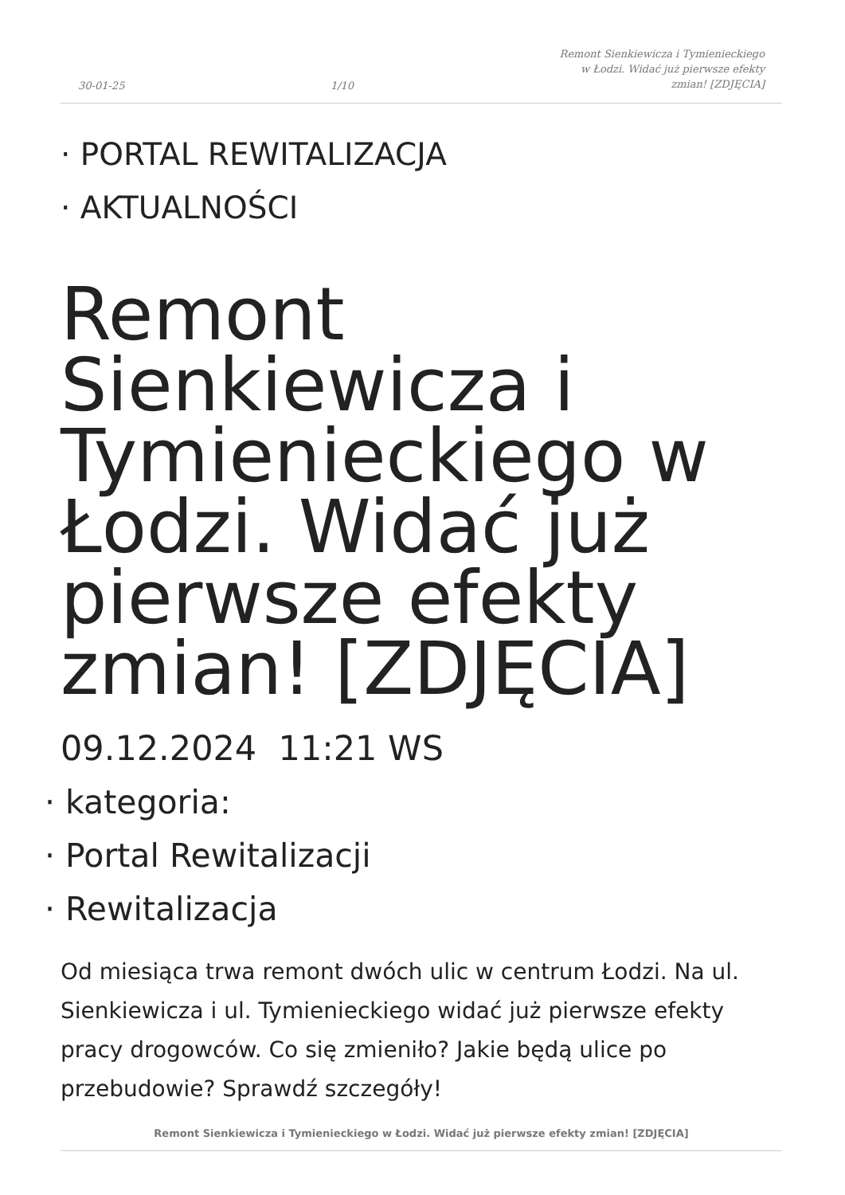30-01-25
1/10
Remont Sienkiewicza i Tymienieckiego
w Łodzi. Widać już pierwsze efekty
zmian! [ZDJĘCIA]
· PORTAL REWITALIZACJA
· AKTUALNOŚCI
Remont Sienkiewicza i Tymienieckiego w Łodzi. Widać już pierwsze efekty zmian! [ZDJĘCIA]
09.12.2024 11:21 WS
· kategoria:
· Portal Rewitalizacji
· Rewitalizacja
Od miesiąca trwa remont dwóch ulic w centrum Łodzi. Na ul. Sienkiewicza i ul. Tymienieckiego widać już pierwsze efekty pracy drogowców. Co się zmieniło? Jakie będą ulice po przebudowie? Sprawdź szczegóły!
Remont Sienkiewicza i Tymienieckiego w Łodzi. Widać już pierwsze efekty zmian! [ZDJĘCIA]